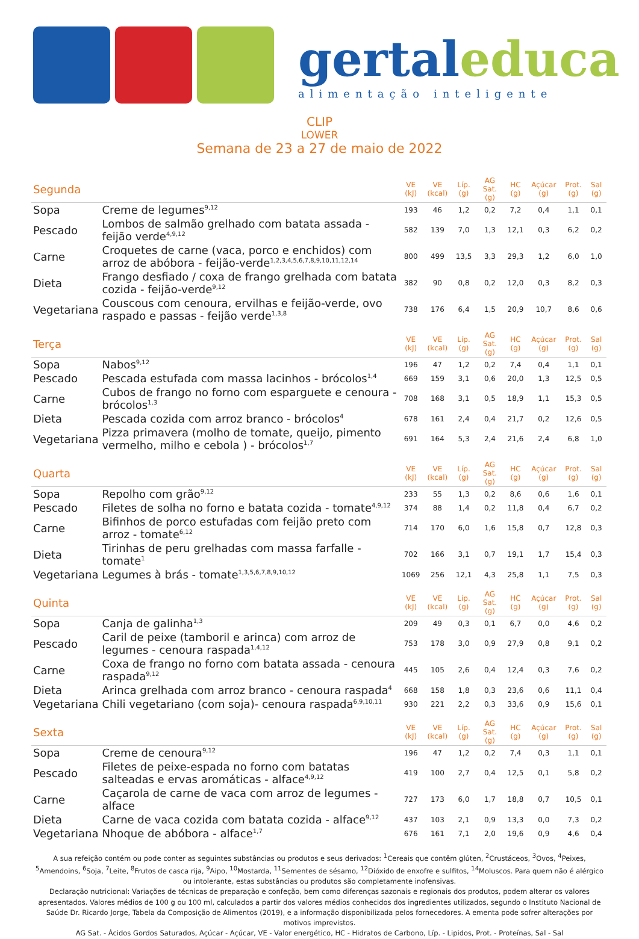gertaleduca
alimentação inteligente
CLIP
LOWER
Semana de 23 a 27 de maio de 2022
| Segunda | | VE (kJ) | VE (kcal) | Líp. (g) | AG Sat. (g) | HC (g) | Açúcar (g) | Prot. (g) | Sal (g) |
| Sopa | Creme de legumes<sup>9,12</sup> | 193 | 46 | 1,2 | 0,2 | 7,2 | 0,4 | 1,1 | 0,1 |
| Pescado | Lombos de salmão grelhado com batata assada - feijão verde<sup>4,9,12</sup> | 582 | 139 | 7,0 | 1,3 | 12,1 | 0,3 | 6,2 | 0,2 |
| Carne | Croquetes de carne (vaca, porco e enchidos) com arroz de abóbora - feijão-verde<sup>1,2,3,4,5,6,7,8,9,10,11,12,14</sup> | 800 | 499 | 13,5 | 3,3 | 29,3 | 1,2 | 6,0 | 1,0 |
| Dieta | Frango desfiado / coxa de frango grelhada com batata cozida - feijão-verde<sup>9,12</sup> | 382 | 90 | 0,8 | 0,2 | 12,0 | 0,3 | 8,2 | 0,3 |
| Vegetariana | Couscous com cenoura, ervilhas e feijão-verde, ovo raspado e passas - feijão verde<sup>1,3,8</sup> | 738 | 176 | 6,4 | 1,5 | 20,9 | 10,7 | 8,6 | 0,6 |
| Terça | | VE (kJ) | VE (kcal) | Líp. (g) | AG Sat. (g) | HC (g) | Açúcar (g) | Prot. (g) | Sal (g) |
| Sopa | Nabos<sup>9,12</sup> | 196 | 47 | 1,2 | 0,2 | 7,4 | 0,4 | 1,1 | 0,1 |
| Pescado | Pescada estufada com massa lacinhos - brócolos<sup>1,4</sup> | 669 | 159 | 3,1 | 0,6 | 20,0 | 1,3 | 12,5 | 0,5 |
| Carne | Cubos de frango no forno com esparguete e cenoura - brócolos<sup>1,3</sup> | 708 | 168 | 3,1 | 0,5 | 18,9 | 1,1 | 15,3 | 0,5 |
| Dieta | Pescada cozida com arroz branco - brócolos<sup>4</sup> | 678 | 161 | 2,4 | 0,4 | 21,7 | 0,2 | 12,6 | 0,5 |
| Vegetariana | Pizza primavera (molho de tomate, queijo, pimento vermelho, milho e cebola ) - brócolos<sup>1,7</sup> | 691 | 164 | 5,3 | 2,4 | 21,6 | 2,4 | 6,8 | 1,0 |
| Quarta | | VE (kJ) | VE (kcal) | Líp. (g) | AG Sat. (g) | HC (g) | Açúcar (g) | Prot. (g) | Sal (g) |
| Sopa | Repolho com grão<sup>9,12</sup> | 233 | 55 | 1,3 | 0,2 | 8,6 | 0,6 | 1,6 | 0,1 |
| Pescado | Filetes de solha no forno e batata cozida - tomate<sup>4,9,12</sup> | 374 | 88 | 1,4 | 0,2 | 11,8 | 0,4 | 6,7 | 0,2 |
| Carne | Bifinhos de porco estufadas com feijão preto com arroz - tomate<sup>6,12</sup> | 714 | 170 | 6,0 | 1,6 | 15,8 | 0,7 | 12,8 | 0,3 |
| Dieta | Tirinhas de peru grelhadas com massa farfalle - tomate<sup>1</sup> | 702 | 166 | 3,1 | 0,7 | 19,1 | 1,7 | 15,4 | 0,3 |
| Vegetariana | Legumes à brás - tomate<sup>1,3,5,6,7,8,9,10,12</sup> | 1069 | 256 | 12,1 | 4,3 | 25,8 | 1,1 | 7,5 | 0,3 |
| Quinta | | VE (kJ) | VE (kcal) | Líp. (g) | AG Sat. (g) | HC (g) | Açúcar (g) | Prot. (g) | Sal (g) |
| Sopa | Canja de galinha<sup>1,3</sup> | 209 | 49 | 0,3 | 0,1 | 6,7 | 0,0 | 4,6 | 0,2 |
| Pescado | Caril de peixe (tamboril e arinca) com arroz de legumes - cenoura raspada<sup>1,4,12</sup> | 753 | 178 | 3,0 | 0,9 | 27,9 | 0,8 | 9,1 | 0,2 |
| Carne | Coxa de frango no forno com batata assada - cenoura raspada<sup>9,12</sup> | 445 | 105 | 2,6 | 0,4 | 12,4 | 0,3 | 7,6 | 0,2 |
| Dieta | Arinca grelhada com arroz branco - cenoura raspada<sup>4</sup> | 668 | 158 | 1,8 | 0,3 | 23,6 | 0,6 | 11,1 | 0,4 |
| Vegetariana | Chili vegetariano (com soja)- cenoura raspada<sup>6,9,10,11</sup> | 930 | 221 | 2,2 | 0,3 | 33,6 | 0,9 | 15,6 | 0,1 |
| Sexta | | VE (kJ) | VE (kcal) | Líp. (g) | AG Sat. (g) | HC (g) | Açúcar (g) | Prot. (g) | Sal (g) |
| Sopa | Creme de cenoura<sup>9,12</sup> | 196 | 47 | 1,2 | 0,2 | 7,4 | 0,3 | 1,1 | 0,1 |
| Pescado | Filetes de peixe-espada no forno com batatas salteadas e ervas aromáticas - alface<sup>4,9,12</sup> | 419 | 100 | 2,7 | 0,4 | 12,5 | 0,1 | 5,8 | 0,2 |
| Carne | Caçarola de carne de vaca com arroz de legumes - alface | 727 | 173 | 6,0 | 1,7 | 18,8 | 0,7 | 10,5 | 0,1 |
| Dieta | Carne de vaca cozida com batata cozida - alface<sup>9,12</sup> | 437 | 103 | 2,1 | 0,9 | 13,3 | 0,0 | 7,3 | 0,2 |
| Vegetariana | Nhoque de abóbora - alface<sup>1,7</sup> | 676 | 161 | 7,1 | 2,0 | 19,6 | 0,9 | 4,6 | 0,4 |
A sua refeição contém ou pode conter as seguintes substâncias ou produtos e seus derivados: <sup>1</sup>Cereais que contêm glúten, <sup>2</sup>Crustáceos, <sup>3</sup>Ovos, <sup>4</sup>Peixes, <sup>5</sup>Amendoins, <sup>6</sup>Soja, <sup>7</sup>Leite, <sup>8</sup>Frutos de casca rija, <sup>9</sup>Aipo, <sup>10</sup>Mostarda, <sup>11</sup>Sementes de sésamo, <sup>12</sup>Dióxido de enxofre e sulfitos, <sup>14</sup>Moluscos. Para quem não é alérgico ou intolerante, estas substâncias ou produtos são completamente inofensivas.
Declaração nutricional: Variações de técnicas de preparação e confeção, bem como diferenças sazonais e regionais dos produtos, podem alterar os valores apresentados. Valores médios de 100 g ou 100 ml, calculados a partir dos valores médios conhecidos dos ingredientes utilizados, segundo o Instituto Nacional de Saúde Dr. Ricardo Jorge, Tabela da Composição de Alimentos (2019), e a informação disponibilizada pelos fornecedores. A ementa pode sofrer alterações por motivos imprevistos.
AG Sat. - Ácidos Gordos Saturados, Açúcar - Açúcar, VE - Valor energético, HC - Hidratos de Carbono, Líp. - Lipidos, Prot. - Proteínas, Sal - Sal